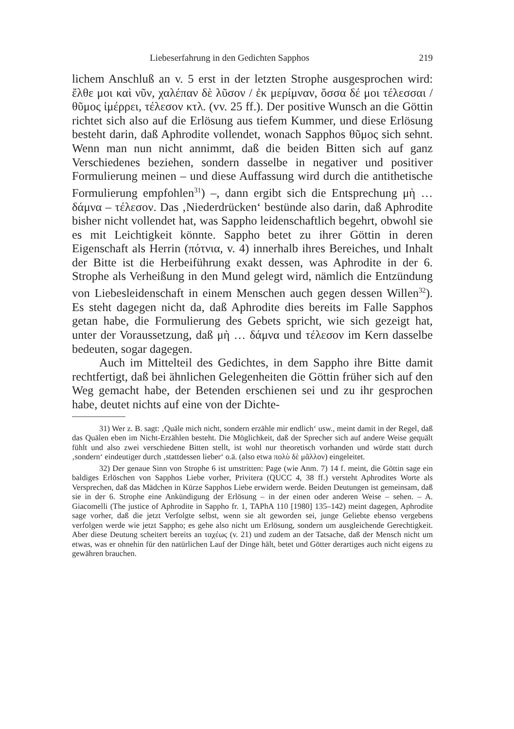Liebeserfahrung in den Gedichten Sapphos 219
lichem Anschluß an v. 5 erst in der letzten Strophe ausgesprochen wird: ἔλθε μοι καὶ νῦν, χαλέπαν δὲ λῦσον / ἐκ μερίμναν, ὄσσα δέ μοι τέλεσσαι / θῦμος ἰμέρρει, τέλεσον κτλ. (vv. 25 ff.). Der positive Wunsch an die Göttin richtet sich also auf die Erlösung aus tiefem Kummer, und diese Erlösung besteht darin, daß Aphrodite vollendet, wonach Sapphos θῦμος sich sehnt. Wenn man nun nicht annimmt, daß die beiden Bitten sich auf ganz Verschiedenes beziehen, sondern dasselbe in negativer und positiver Formulierung meinen – und diese Auffassung wird durch die antithetische Formulierung empfohlen<sup>31</sup>) –, dann ergibt sich die Entsprechung μὴ … δάμνα – τέλεσον. Das ‚Niederdrücken‘ bestünde also darin, daß Aphrodite bisher nicht vollendet hat, was Sappho leidenschaftlich begehrt, obwohl sie es mit Leichtigkeit könnte. Sappho betet zu ihrer Göttin in deren Eigenschaft als Herrin (πότνια, v. 4) innerhalb ihres Bereiches, und Inhalt der Bitte ist die Herbeiführung exakt dessen, was Aphrodite in der 6. Strophe als Verheißung in den Mund gelegt wird, nämlich die Entzündung von Liebesleidenschaft in einem Menschen auch gegen dessen Willen<sup>32</sup>). Es steht dagegen nicht da, daß Aphrodite dies bereits im Falle Sapphos getan habe, die Formulierung des Gebets spricht, wie sich gezeigt hat, unter der Voraussetzung, daß μὴ … δάμνα und τέλεσον im Kern dasselbe bedeuten, sogar dagegen.
Auch im Mittelteil des Gedichtes, in dem Sappho ihre Bitte damit rechtfertigt, daß bei ähnlichen Gelegenheiten die Göttin früher sich auf den Weg gemacht habe, der Betenden erschienen sei und zu ihr gesprochen habe, deutet nichts auf eine von der Dichte-
31) Wer z. B. sagt: ‚Quäle mich nicht, sondern erzähle mir endlich‘ usw., meint damit in der Regel, daß das Quälen eben im Nicht-Erzählen besteht. Die Möglichkeit, daß der Sprecher sich auf andere Weise gequält fühlt und also zwei verschiedene Bitten stellt, ist wohl nur theoretisch vorhanden und würde statt durch ‚sondern‘ eindeutiger durch ‚stattdessen lieber‘ o.ä. (also etwa πολὺ δὲ μᾶλλον) eingeleitet.
32) Der genaue Sinn von Strophe 6 ist umstritten: Page (wie Anm. 7) 14 f. meint, die Göttin sage ein baldiges Erlöschen von Sapphos Liebe vorher, Privitera (QUCC 4, 38 ff.) versteht Aphrodites Worte als Versprechen, daß das Mädchen in Kürze Sapphos Liebe erwidern werde. Beiden Deutungen ist gemeinsam, daß sie in der 6. Strophe eine Ankündigung der Erlösung – in der einen oder anderen Weise – sehen. – A. Giacomelli (The justice of Aphrodite in Sappho fr. 1, TAPhA 110 [1980] 135–142) meint dagegen, Aphrodite sage vorher, daß die jetzt Verfolgte selbst, wenn sie alt geworden sei, junge Geliebte ebenso vergebens verfolgen werde wie jetzt Sappho; es gehe also nicht um Erlösung, sondern um ausgleichende Gerechtigkeit. Aber diese Deutung scheitert bereits an ταχέως (v. 21) und zudem an der Tatsache, daß der Mensch nicht um etwas, was er ohnehin für den natürlichen Lauf der Dinge hält, betet und Götter derartiges auch nicht eigens zu gewähren brauchen.